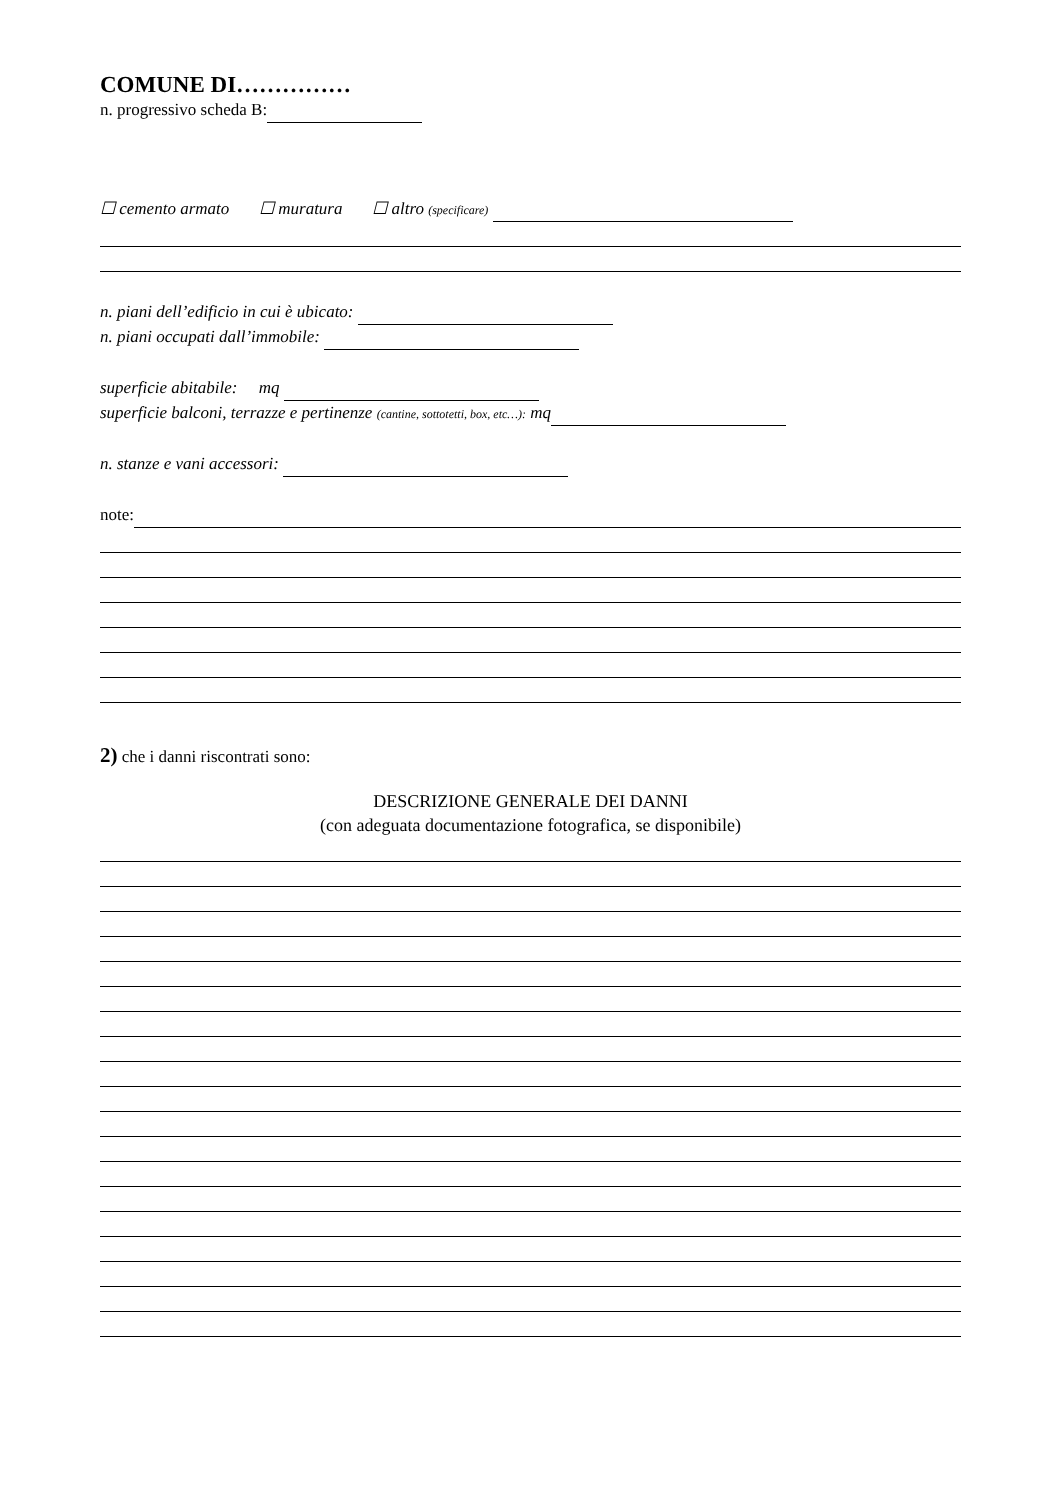COMUNE DI……………
n. progressivo scheda B:
☐ cemento armato ☐ muratura ☐ altro (specificare)
n. piani dell’edificio in cui è ubicato:
n. piani occupati dall’immobile:
superficie abitabile: mq
superficie balconi, terrazze e pertinenze (cantine, sottotetti, box, etc…): mq
n. stanze e vani accessori:
note:
2) che i danni riscontrati sono:
DESCRIZIONE GENERALE DEI DANNI
(con adeguata documentazione fotografica, se disponibile)